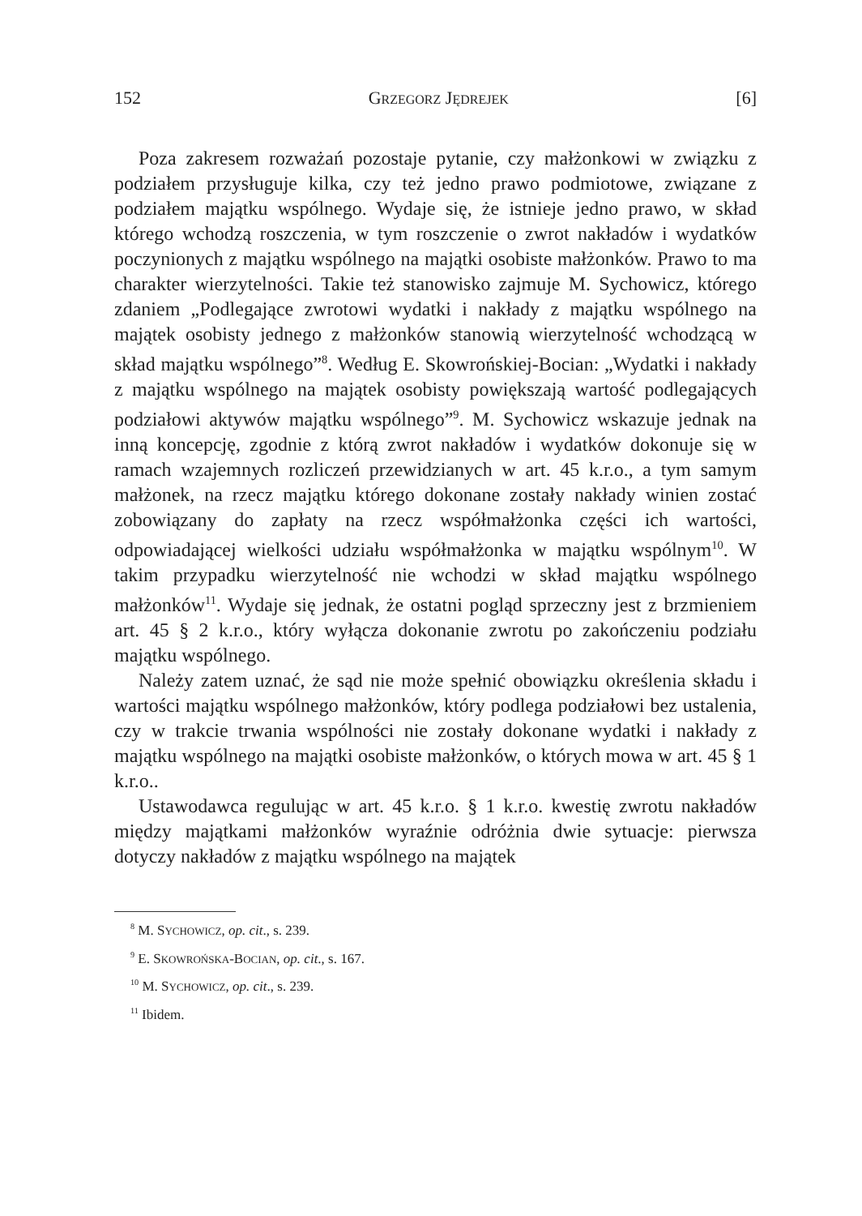152 GRZEGORZ JĘDREJEK [6]
Poza zakresem rozważań pozostaje pytanie, czy małżonkowi w związku z podziałem przysługuje kilka, czy też jedno prawo podmiotowe, związane z podziałem majątku wspólnego. Wydaje się, że istnieje jedno prawo, w skład którego wchodzą roszczenia, w tym roszczenie o zwrot nakładów i wydatków poczynionych z majątku wspólnego na majątki osobiste małżonków. Prawo to ma charakter wierzytelności. Takie też stanowisko zajmuje M. Sychowicz, którego zdaniem „Podlegające zwrotowi wydatki i nakłady z majątku wspólnego na majątek osobisty jednego z małżonków stanowią wierzytelność wchodzącą w skład majątku wspólnego”<sup>8</sup>. Według E. Skowrońskiej-Bocian: „Wydatki i nakłady z majątku wspólnego na majątek osobisty powiększają wartość podlegających podziałowi aktywów majątku wspólnego”<sup>9</sup>. M. Sychowicz wskazuje jednak na inną koncepcję, zgodnie z którą zwrot nakładów i wydatków dokonuje się w ramach wzajemnych rozliczeń przewidzianych w art. 45 k.r.o., a tym samym małżonek, na rzecz majątku którego dokonane zostały nakłady winien zostać zobowiązany do zapłaty na rzecz współmałżonka części ich wartości, odpowiadającej wielkości udziału współmałżonka w majątku wspólnym<sup>10</sup>. W takim przypadku wierzytelność nie wchodzi w skład majątku wspólnego małżonków<sup>11</sup>. Wydaje się jednak, że ostatni pogląd sprzeczny jest z brzmieniem art. 45 § 2 k.r.o., który wyłącza dokonanie zwrotu po zakończeniu podziału majątku wspólnego.
Należy zatem uznać, że sąd nie może spełnić obowiązku określenia składu i wartości majątku wspólnego małżonków, który podlega podziałowi bez ustalenia, czy w trakcie trwania wspólności nie zostały dokonane wydatki i nakłady z majątku wspólnego na majątki osobiste małżonków, o których mowa w art. 45 § 1 k.r.o..
Ustawodawca regulując w art. 45 k.r.o. § 1 k.r.o. kwestię zwrotu nakładów między majątkami małżonków wyraźnie odróżnia dwie sytuacje: pierwsza dotyczy nakładów z majątku wspólnego na majątek
<sup>8</sup> M. SYCHOWICZ, op. cit., s. 239.
<sup>9</sup> E. SKOWROŃSKA-BOCIAN, op. cit., s. 167.
<sup>10</sup> M. SYCHOWICZ, op. cit., s. 239.
<sup>11</sup> Ibidem.